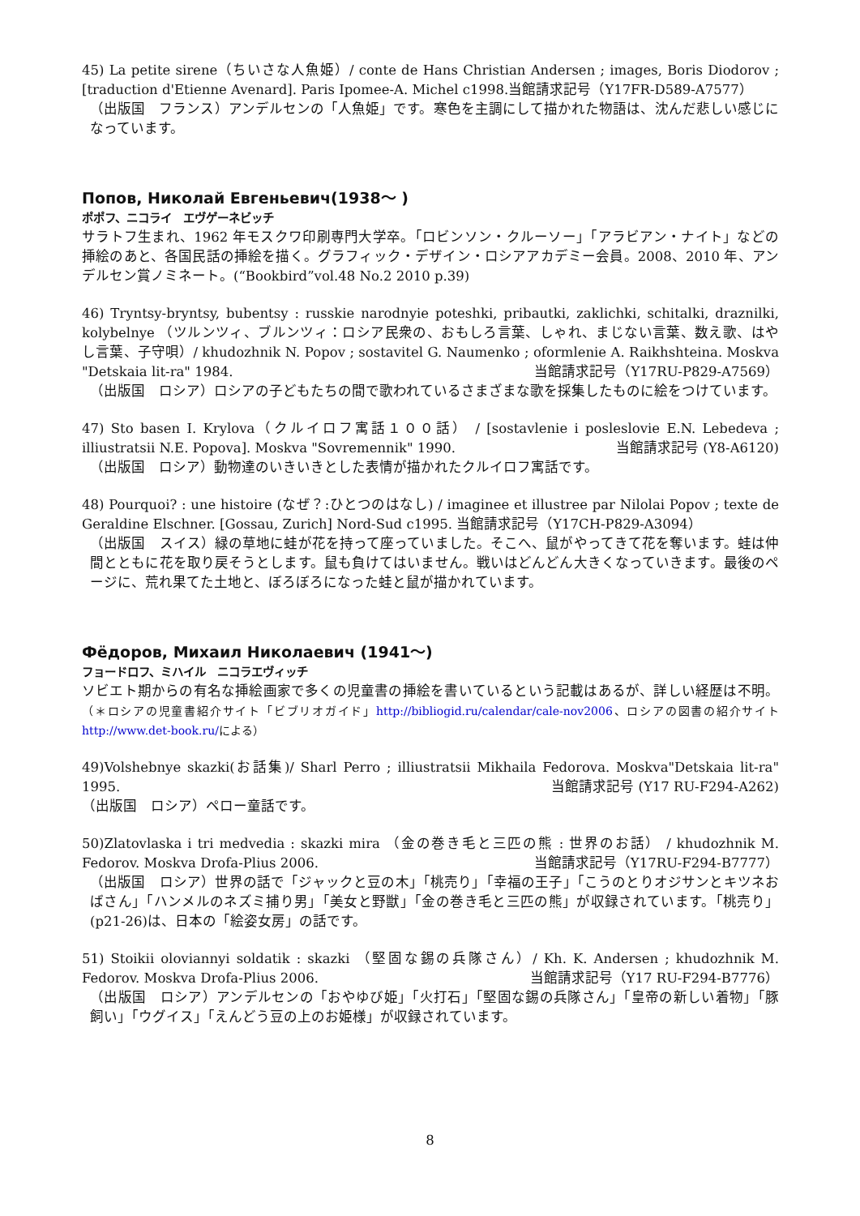45) La petite sirene（ちいさな人魚姫）/ conte de Hans Christian Andersen ; images, Boris Diodorov ; [traduction d'Etienne Avenard]. Paris Ipomee-A. Michel c1998.当館請求記号（Y17FR-D589-A7577）
（出版国　フランス）アンデルセンの「人魚姫」です。寒色を主調にして描かれた物語は、沈んだ悲しい感じになっています。
Попов, Николай Евгеньевич(1938～ )
ポポフ、ニコライ　エヴゲーネビッチ
サラトフ生まれ、1962 年モスクワ印刷専門大学卒。「ロビンソン・クルーソー」「アラビアン・ナイト」などの挿絵のあと、各国民話の挿絵を描く。グラフィック・デザイン・ロシアアカデミー会員。2008、2010 年、アンデルセン賞ノミネート。(“Bookbird”vol.48 No.2 2010 p.39)
46) Tryntsy-bryntsy, bubentsy : russkie narodnyie poteshki, pribautki, zaklichki, schitalki, draznilki, kolybelnye （ツルンツィ、ブルンツィ：ロシア民衆の、おもしろ言葉、しゃれ、まじない言葉、数え歌、はやし言葉、子守唄）/ khudozhnik N. Popov ; sostavitel G. Naumenko ; oformlenie A. Raikhshteina. Moskva "Detskaia lit-ra" 1984. 当館請求記号（Y17RU-P829-A7569）
（出版国　ロシア）ロシアの子どもたちの間で歌われているさまざまな歌を採集したものに絵をつけています。
47) Sto basen I. Krylova（クルイロフ寓話１００話） / [sostavlenie i posleslovie E.N. Lebedeva ; illiustratsii N.E. Popova]. Moskva "Sovremennik" 1990. 当館請求記号 (Y8-A6120)
（出版国　ロシア）動物達のいきいきとした表情が描かれたクルイロフ寓話です。
48) Pourquoi? : une histoire (なぜ？:ひとつのはなし) / imaginee et illustree par Nilolai Popov ; texte de Geraldine Elschner. [Gossau, Zurich] Nord-Sud c1995. 当館請求記号（Y17CH-P829-A3094）
（出版国　スイス）緑の草地に蛙が花を持って座っていました。そこへ、鼠がやってきて花を奪います。蛙は仲間とともに花を取り戻そうとします。鼠も負けてはいません。戦いはどんどん大きくなっていきます。最後のページに、荒れ果てた土地と、ぼろぼろになった蛙と鼠が描かれています。
Фёдоров, Михаил Николаевич (1941～)
フョードロフ、ミハイル　ニコラエヴィッチ
ソビエト期からの有名な挿絵画家で多くの児童書の挿絵を書いているという記載はあるが、詳しい経歴は不明。（＊ロシアの児童書紹介サイト「ビブリオガイド」http://bibliogid.ru/calendar/cale-nov2006、ロシアの図書の紹介サイト　http://www.det-book.ru/による）
49)Volshebnye skazki(お話集)/ Sharl Perro ; illiustratsii Mikhaila Fedorova. Moskva"Detskaia lit-ra" 1995. 当館請求記号 (Y17 RU-F294-A262)
（出版国　ロシア）ペロー童話です。
50)Zlatovlaska i tri medvedia : skazki mira （金の巻き毛と三匹の熊 : 世界のお話） / khudozhnik M. Fedorov. Moskva Drofa-Plius 2006. 当館請求記号（Y17RU-F294-B7777）
（出版国　ロシア）世界の話で「ジャックと豆の木」「桃売り」「幸福の王子」「こうのとりオジサンとキツネおばさん」「ハンメルのネズミ捕り男」「美女と野獣」「金の巻き毛と三匹の熊」が収録されています。「桃売り」(p21-26)は、日本の「絵姿女房」の話です。
51) Stoikii oloviannyi soldatik : skazki （堅固な錫の兵隊さん）/ Kh. K. Andersen ; khudozhnik M. Fedorov. Moskva Drofa-Plius 2006. 当館請求記号（Y17 RU-F294-B7776）
（出版国　ロシア）アンデルセンの「おやゆび姫」「火打石」「堅固な錫の兵隊さん」「皇帝の新しい着物」「豚飼い」「ウグイス」「えんどう豆の上のお姫様」が収録されています。
8